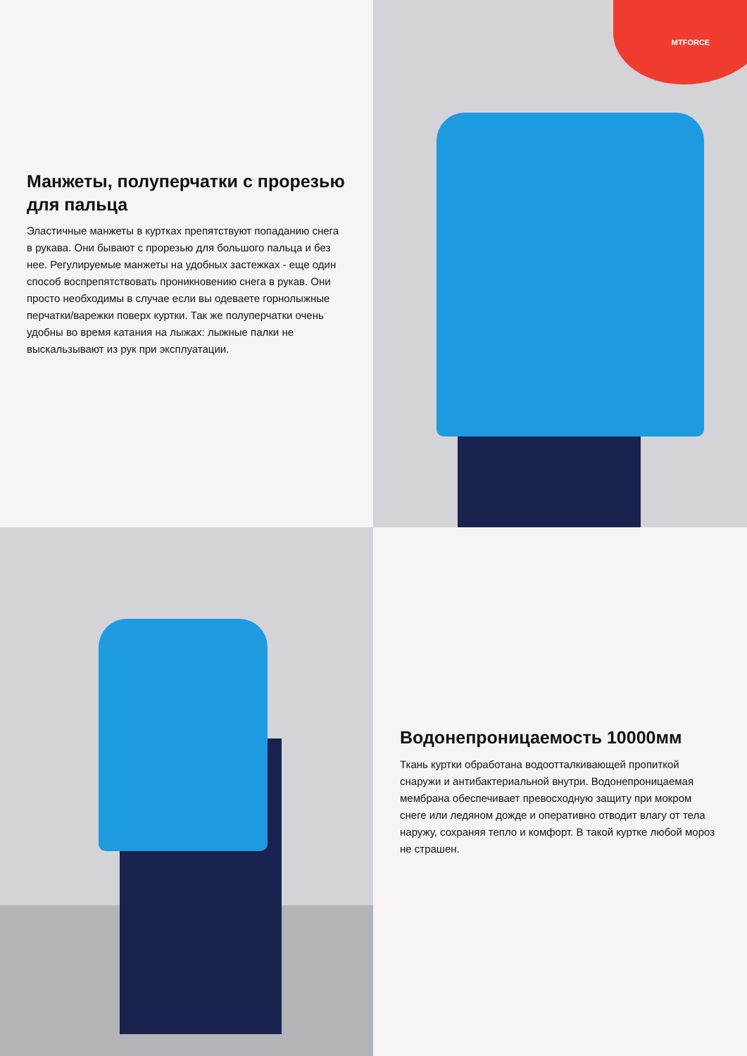Манжеты, полуперчатки с прорезью для пальца
Эластичные манжеты в куртках препятствуют попаданию снега в рукава. Они бывают с прорезью для большого пальца и без нее. Регулируемые манжеты на удобных застежках - еще один способ воспрепятствовать проникновению снега в рукав. Они просто необходимы в случае если вы одеваете горнолыжные перчатки/варежки поверх куртки. Так же полуперчатки очень удобны во время катания на лыжах: лыжные палки не выскальзывают из рук при эксплуатации.
MTFORCE
Водонепроницаемость 10000мм
Ткань куртки обработана водоотталкивающей пропиткой снаружи и антибактериальной внутри. Водонепроницаемая мембрана обеспечивает превосходную защиту при мокром снеге или ледяном дожде и оперативно отводит влагу от тела наружу, сохраняя тепло и комфорт. В такой куртке любой мороз не страшен.